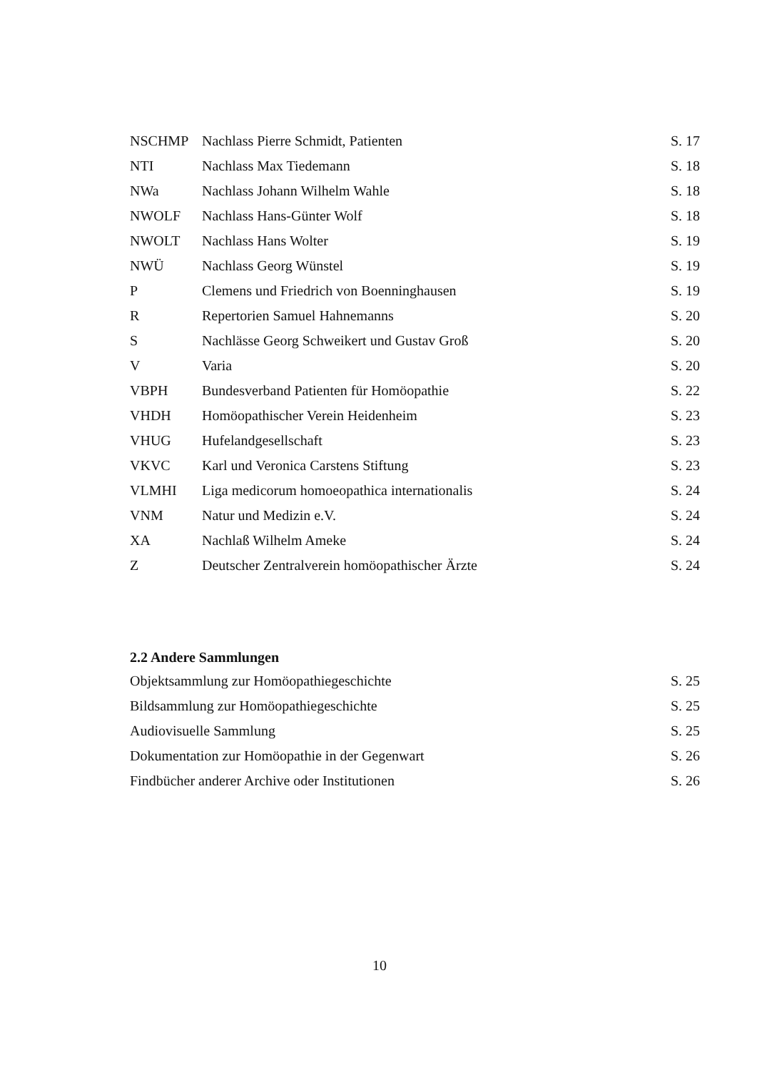| NSCHMP | Nachlass Pierre Schmidt, Patienten | S. 17 |
| NTI | Nachlass Max Tiedemann | S. 18 |
| NWa | Nachlass Johann Wilhelm Wahle | S. 18 |
| NWOLF | Nachlass Hans-Günter Wolf | S. 18 |
| NWOLT | Nachlass Hans Wolter | S. 19 |
| NWÜ | Nachlass Georg Wünstel | S. 19 |
| P | Clemens und Friedrich von Boenninghausen | S. 19 |
| R | Repertorien Samuel Hahnemanns | S. 20 |
| S | Nachlässe Georg Schweikert und Gustav Groß | S. 20 |
| V | Varia | S. 20 |
| VBPH | Bundesverband Patienten für Homöopathie | S. 22 |
| VHDH | Homöopathischer Verein Heidenheim | S. 23 |
| VHUG | Hufelandgesellschaft | S. 23 |
| VKVC | Karl und Veronica Carstens Stiftung | S. 23 |
| VLMHI | Liga medicorum homoeopathica internationalis | S. 24 |
| VNM | Natur und Medizin e.V. | S. 24 |
| XA | Nachlaß Wilhelm Ameke | S. 24 |
| Z | Deutscher Zentralverein homöopathischer Ärzte | S. 24 |
2.2 Andere Sammlungen
| Objektsammlung zur Homöopathiegeschichte | S. 25 |
| Bildsammlung zur Homöopathiegeschichte | S. 25 |
| Audiovisuelle Sammlung | S. 25 |
| Dokumentation zur Homöopathie in der Gegenwart | S. 26 |
| Findbücher anderer Archive oder Institutionen | S. 26 |
10